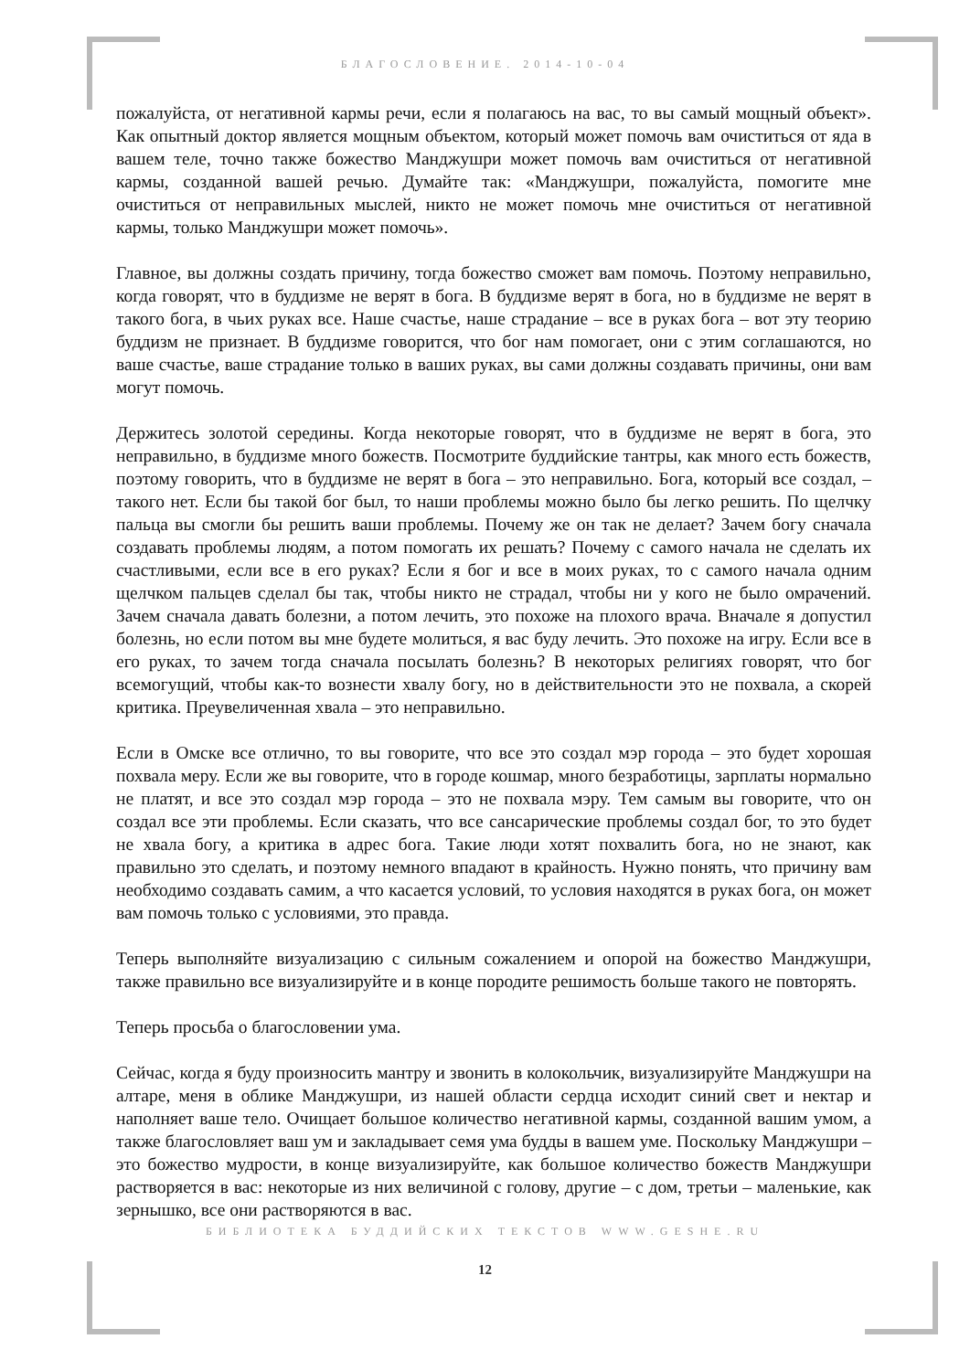БЛАГОСЛОВЕНИЕ. 2014-10-04
пожалуйста, от негативной кармы речи, если я полагаюсь на вас, то вы самый мощный объект». Как опытный доктор является мощным объектом, который может помочь вам очиститься от яда в вашем теле, точно также божество Манджушри может помочь вам очиститься от негативной кармы, созданной вашей речью. Думайте так: «Манджушри, пожалуйста, помогите мне очиститься от неправильных мыслей, никто не может помочь мне очиститься от негативной кармы, только Манджушри может помочь».
Главное, вы должны создать причину, тогда божество сможет вам помочь. Поэтому неправильно, когда говорят, что в буддизме не верят в бога. В буддизме верят в бога, но в буддизме не верят в такого бога, в чьих руках все. Наше счастье, наше страдание – все в руках бога – вот эту теорию буддизм не признает. В буддизме говорится, что бог нам помогает, они с этим соглашаются, но ваше счастье, ваше страдание только в ваших руках, вы сами должны создавать причины, они вам могут помочь.
Держитесь золотой середины. Когда некоторые говорят, что в буддизме не верят в бога, это неправильно, в буддизме много божеств. Посмотрите буддийские тантры, как много есть божеств, поэтому говорить, что в буддизме не верят в бога – это неправильно. Бога, который все создал, – такого нет. Если бы такой бог был, то наши проблемы можно было бы легко решить. По щелчку пальца вы смогли бы решить ваши проблемы. Почему же он так не делает? Зачем богу сначала создавать проблемы людям, а потом помогать их решать? Почему с самого начала не сделать их счастливыми, если все в его руках? Если я бог и все в моих руках, то с самого начала одним щелчком пальцев сделал бы так, чтобы никто не страдал, чтобы ни у кого не было омрачений. Зачем сначала давать болезни, а потом лечить, это похоже на плохого врача. Вначале я допустил болезнь, но если потом вы мне будете молиться, я вас буду лечить. Это похоже на игру. Если все в его руках, то зачем тогда сначала посылать болезнь? В некоторых религиях говорят, что бог всемогущий, чтобы как-то вознести хвалу богу, но в действительности это не похвала, а скорей критика. Преувеличенная хвала – это неправильно.
Если в Омске все отлично, то вы говорите, что все это создал мэр города – это будет хорошая похвала меру. Если же вы говорите, что в городе кошмар, много безработицы, зарплаты нормально не платят, и все это создал мэр города – это не похвала мэру. Тем самым вы говорите, что он создал все эти проблемы. Если сказать, что все сансарические проблемы создал бог, то это будет не хвала богу, а критика в адрес бога. Такие люди хотят похвалить бога, но не знают, как правильно это сделать, и поэтому немного впадают в крайность. Нужно понять, что причину вам необходимо создавать самим, а что касается условий, то условия находятся в руках бога, он может вам помочь только с условиями, это правда.
Теперь выполняйте визуализацию с сильным сожалением и опорой на божество Манджушри, также правильно все визуализируйте и в конце породите решимость больше такого не повторять.
Теперь просьба о благословении ума.
Сейчас, когда я буду произносить мантру и звонить в колокольчик, визуализируйте Манджушри на алтаре, меня в облике Манджушри, из нашей области сердца исходит синий свет и нектар и наполняет ваше тело. Очищает большое количество негативной кармы, созданной вашим умом, а также благословляет ваш ум и закладывает семя ума будды в вашем уме. Поскольку Манджушри – это божество мудрости, в конце визуализируйте, как большое количество божеств Манджушри растворяется в вас: некоторые из них величиной с голову, другие – с дом, третьи – маленькие, как зернышко, все они растворяются в вас.
БИБЛИОТЕКА БУДДИЙСКИХ ТЕКСТОВ WWW.GESHE.RU
12